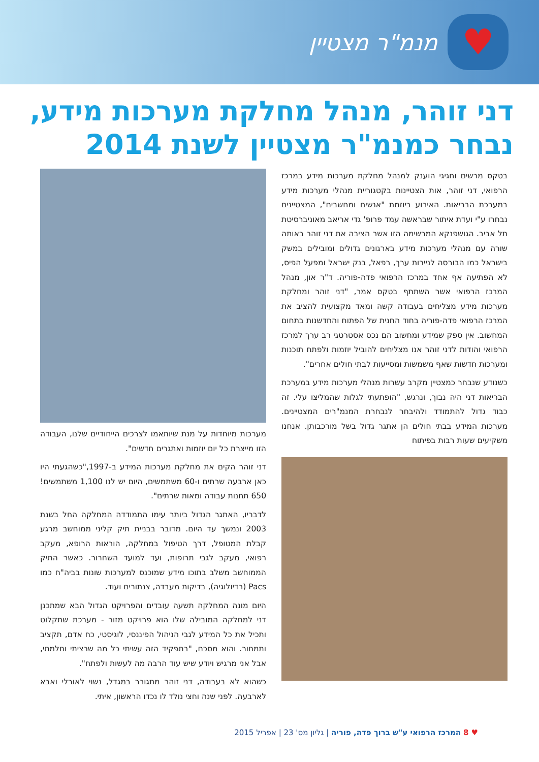♥
מנמ"ר מצטיין
דני זוהר, מנהל מחלקת מערכות מידע, נבחר כמנמ"ר מצטיין לשנת 2014
בטקס מרשים וחגיגי הוענק למנהל מחלקת מערכות מידע במרכז הרפואי, דני זוהר, אות הצטיינות בקטגוריית מנהלי מערכות מידע במערכת הבריאות. האירוע ביוזמת "אנשים ומחשבים", המצטיינים נבחרו ע"י ועדת איתור שבראשה עמד פרופ' גדי אריאב מאוניברסיטת תל אביב. הגושפנקא המרשימה הזו אשר הציבה את דני זוהר באותה שורה עם מנהלי מערכות מידע בארגונים גדולים ומובילים במשק בישראל כמו הבורסה לניירות ערך, רפאל, בנק ישראל ומפעל הפיס, לא הפתיעה אף אחד במרכז הרפואי פדה-פוריה. ד"ר און, מנהל המרכז הרפואי אשר השתתף בטקס אמר, "דני זוהר ומחלקת מערכות מידע מצליחים בעבודה קשה ומאד מקצועית להציב את המרכז הרפואי פדה-פוריה בחוד החנית של הפתוח והחדשנות בתחום המחשוב. אין ספק שמידע ומחשוב הם נכס אסטרטגי רב ערך למרכז הרפואי והודות לדני זוהר אנו מצליחים להוביל יוזמות ולפתח תוכנות ומערכות חדשות שאף משמשות ומסייעות לבתי חולים אחרים".
כשנודע שנבחר כמצטיין מקרב עשרות מנהלי מערכות מידע במערכת הבריאות דני היה נבוך, ונרגש, "הופתעתי לגלות שהמליצו עלי. זה כבוד גדול להתמודד ולהיבחר לנבחרת המנמ"רים המצטיינים. מערכות המידע בבתי חולים הן אתגר גדול בשל מורכבותן. אנחנו משקיעים שעות רבות בפיתוח
מערכות מיוחדות על מנת שיותאמו לצרכים הייחודיים שלנו, העבודה הזו מייצרת כל יום יוזמות ואתגרים חדשים".
דני זוהר הקים את מחלקת מערכות המידע ב-1997,"כשהגעתי היו כאן ארבעה שרתים ו-60 משתמשים, היום יש לנו 1,100 משתמשים! 650 תחנות עבודה ומאות שרתים".
לדבריו, האתגר הגדול ביותר עימו התמודדה המחלקה החל בשנת 2003 ונמשך עד היום. מדובר בבניית תיק קליני ממוחשב מרגע קבלת המטופל, דרך הטיפול במחלקה, הוראות הרופא, מעקב רפואי, מעקב לגבי תרופות, ועד למועד השחרור. כאשר התיק הממוחשב משלב בתוכו מידע שמוכנס למערכות שונות בביה"ח כמו Pacs (רדיולוגיה), בדיקות מעבדה, צנתורים ועוד.
היום מונה המחלקה תשעה עובדים והפרויקט הגדול הבא שמתכנן דני למחלקה המובילה שלו הוא פרויקט מזור - מערכת שתקלוט ותכיל את כל המידע לגבי הניהול הפיננסי, לוגיסטי, כח אדם, תקציב ותמחור. והוא מסכם, "בתפקיד הזה עשיתי כל מה שרציתי וחלמתי, אבל אני מרגיש ויודע שיש עוד הרבה מה לעשות ולפתח".
כשהוא לא בעבודה, דני זוהר מתגורר במגדל, נשוי לאורלי ואבא לארבעה. לפני שנה וחצי נולד לו נכדו הראשון, איתי.
♥ 8 המרכז הרפואי ע"ש ברוך פדה, פוריה | גליון מס' 23 | אפריל 2015